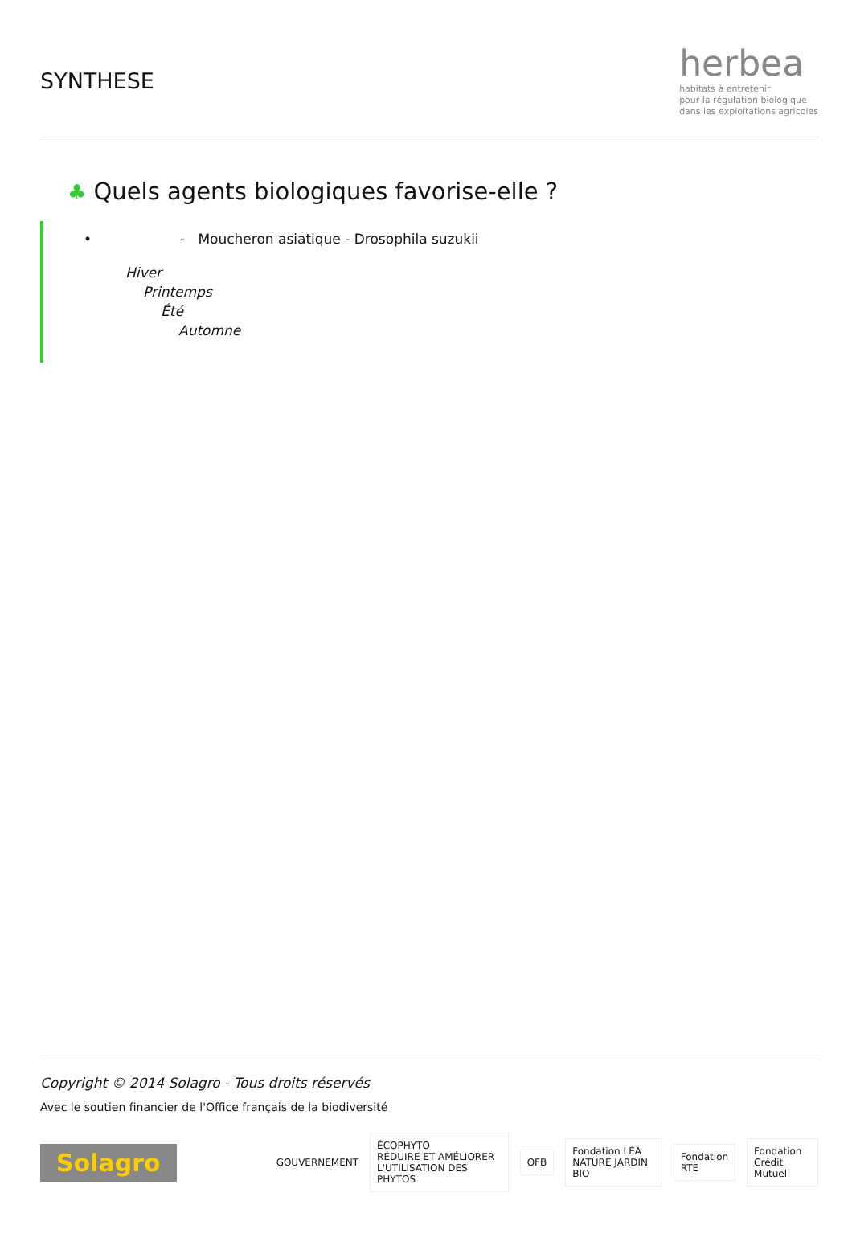SYNTHESE
herbea
habitats à entretenir
pour la régulation biologique
dans les exploitations agricoles
♣ Quels agents biologiques favorise-elle ?
• - Moucheron asiatique - Drosophila suzukii
Hiver
Printemps
Été
Automne
Copyright © 2014 Solagro - Tous droits réservés
Avec le soutien financier de l'Office français de la biodiversité
Solagro GOUVERNEMENT
ÉCOPHYTO
RÉDUIRE ET AMÉLIORER L'UTILISATION DES PHYTOS
OFB
Fondation LÉA NATURE JARDIN BIO
Fondation RTE Fondation Crédit Mutuel